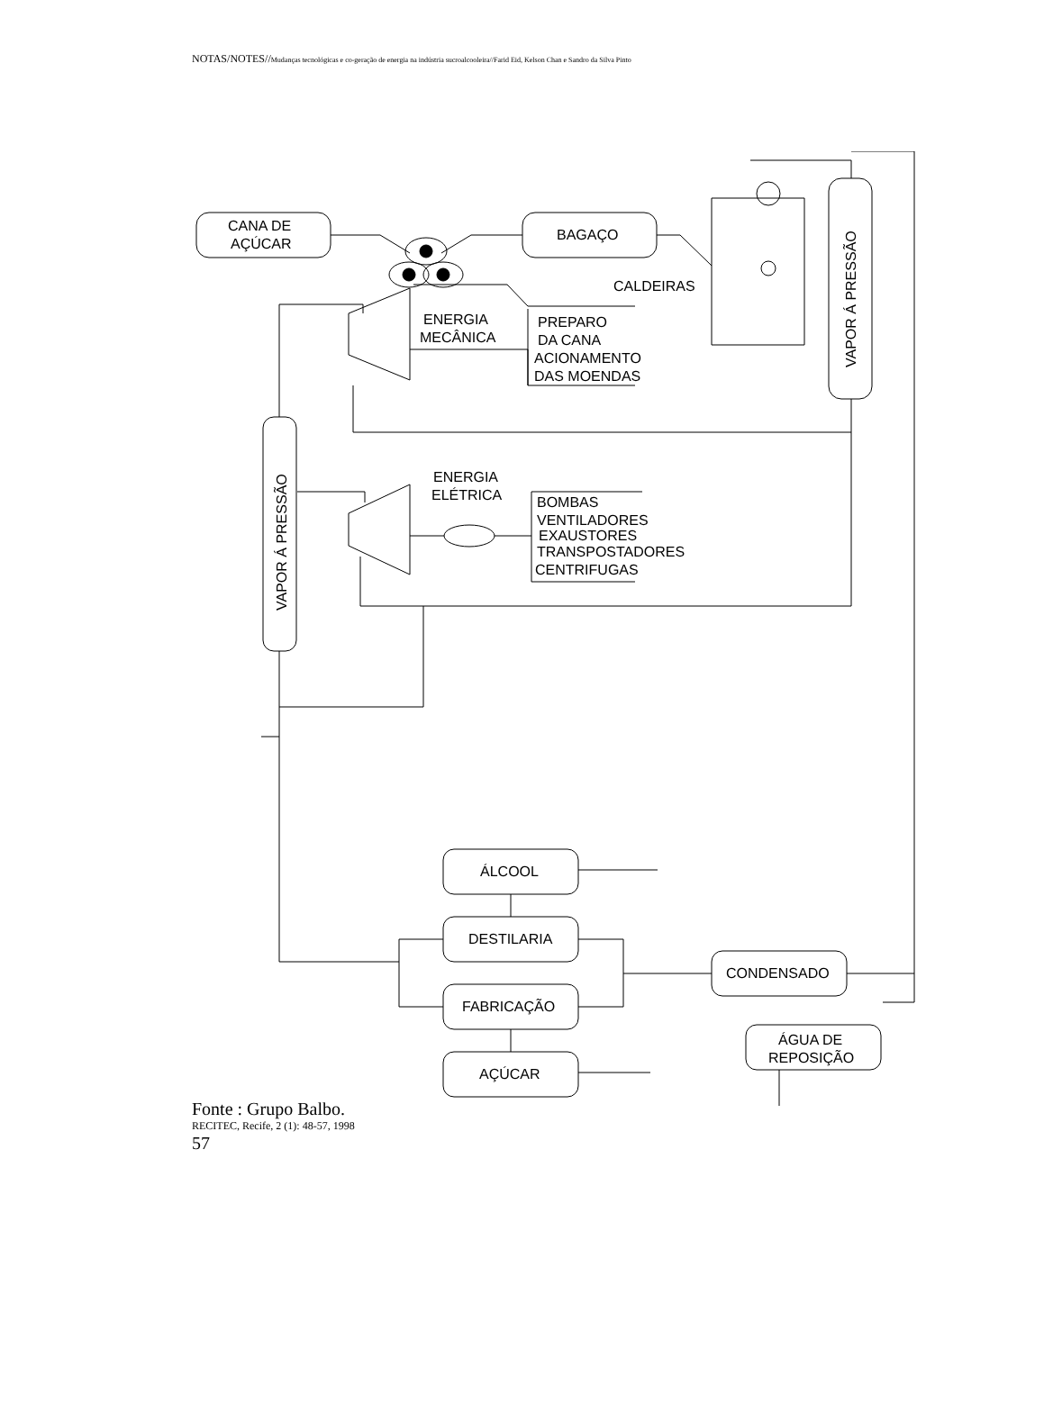NOTAS/NOTES//Mudanças tecnológicas e co-geração de energia na indústria sucroalcooleira//Farid Eid, Kelson Chan e Sandro da Silva Pinto
CANA DE
AÇÚCAR
BAGAÇO
CALDEIRAS
VAPOR Á PRESSÃO
ENERGIA
MECÂNICA
PREPARO
DA CANA
ACIONAMENTO
DAS MOENDAS
VAPOR Á PRESSÃO
ENERGIA
ELÉTRICA
BOMBAS
VENTILADORES
EXAUSTORES
TRANSPOSTADORES
CENTRIFUGAS
ÁLCOOL
DESTILARIA
FABRICAÇÃO
AÇÚCAR
CONDENSADO
ÁGUA DE
REPOSIÇÃO
Fonte : Grupo Balbo.
RECITEC, Recife, 2 (1): 48-57, 1998
57